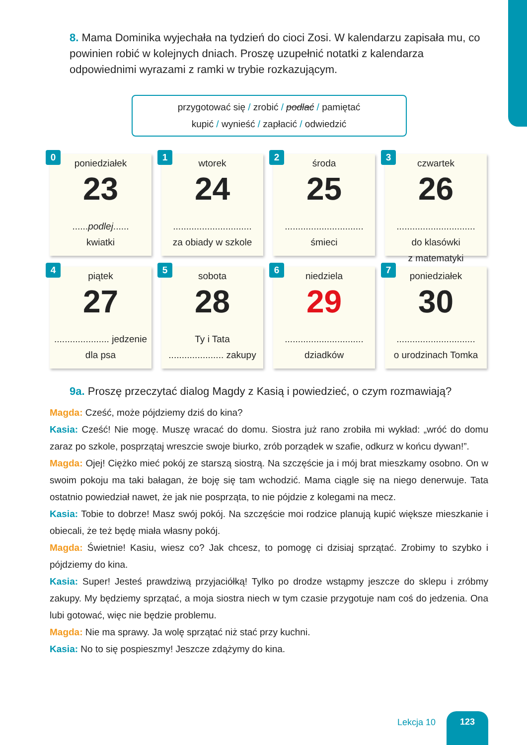8. Mama Dominika wyjechała na tydzień do cioci Zosi. W kalendarzu zapisała mu, co powinien robić w kolejnych dniach. Proszę uzupełnić notatki z kalendarza odpowiednimi wyrazami z ramki w trybie rozkazującym.
przygotować się / zrobić / podlać / pamiętać
kupić / wynieść / zapłacić / odwiedzić
0
poniedziałek
23
......podlej......
kwiatki
1
wtorek
24
..............................
za obiady w szkole
2
środa
25
..............................
śmieci
3
czwartek
26
..............................
do klasówki
z matematyki
4
piątek
27
..................... jedzenie
dla psa
5
sobota
28
Ty i Tata
..................... zakupy
6
niedziela
29
..............................
dziadków
7
poniedziałek
30
..............................
o urodzinach Tomka
9a. Proszę przeczytać dialog Magdy z Kasią i powiedzieć, o czym rozmawiają?
Magda: Cześć, może pójdziemy dziś do kina?
Kasia: Cześć! Nie mogę. Muszę wracać do domu. Siostra już rano zrobiła mi wykład: „wróć do domu zaraz po szkole, posprzątaj wreszcie swoje biurko, zrób porządek w szafie, odkurz w końcu dywan!”.
Magda: Ojej! Ciężko mieć pokój ze starszą siostrą. Na szczęście ja i mój brat mieszkamy osobno. On w swoim pokoju ma taki bałagan, że boję się tam wchodzić. Mama ciągle się na niego denerwuje. Tata ostatnio powiedział nawet, że jak nie posprząta, to nie pójdzie z kolegami na mecz.
Kasia: Tobie to dobrze! Masz swój pokój. Na szczęście moi rodzice planują kupić większe mieszkanie i obiecali, że też będę miała własny pokój.
Magda: Świetnie! Kasiu, wiesz co? Jak chcesz, to pomogę ci dzisiaj sprzątać. Zrobimy to szybko i pójdziemy do kina.
Kasia: Super! Jesteś prawdziwą przyjaciółką! Tylko po drodze wstąpmy jeszcze do sklepu i zróbmy zakupy. My będziemy sprzątać, a moja siostra niech w tym czasie przygotuje nam coś do jedzenia. Ona lubi gotować, więc nie będzie problemu.
Magda: Nie ma sprawy. Ja wolę sprzątać niż stać przy kuchni.
Kasia: No to się pospieszmy! Jeszcze zdążymy do kina.
Lekcja 10
123